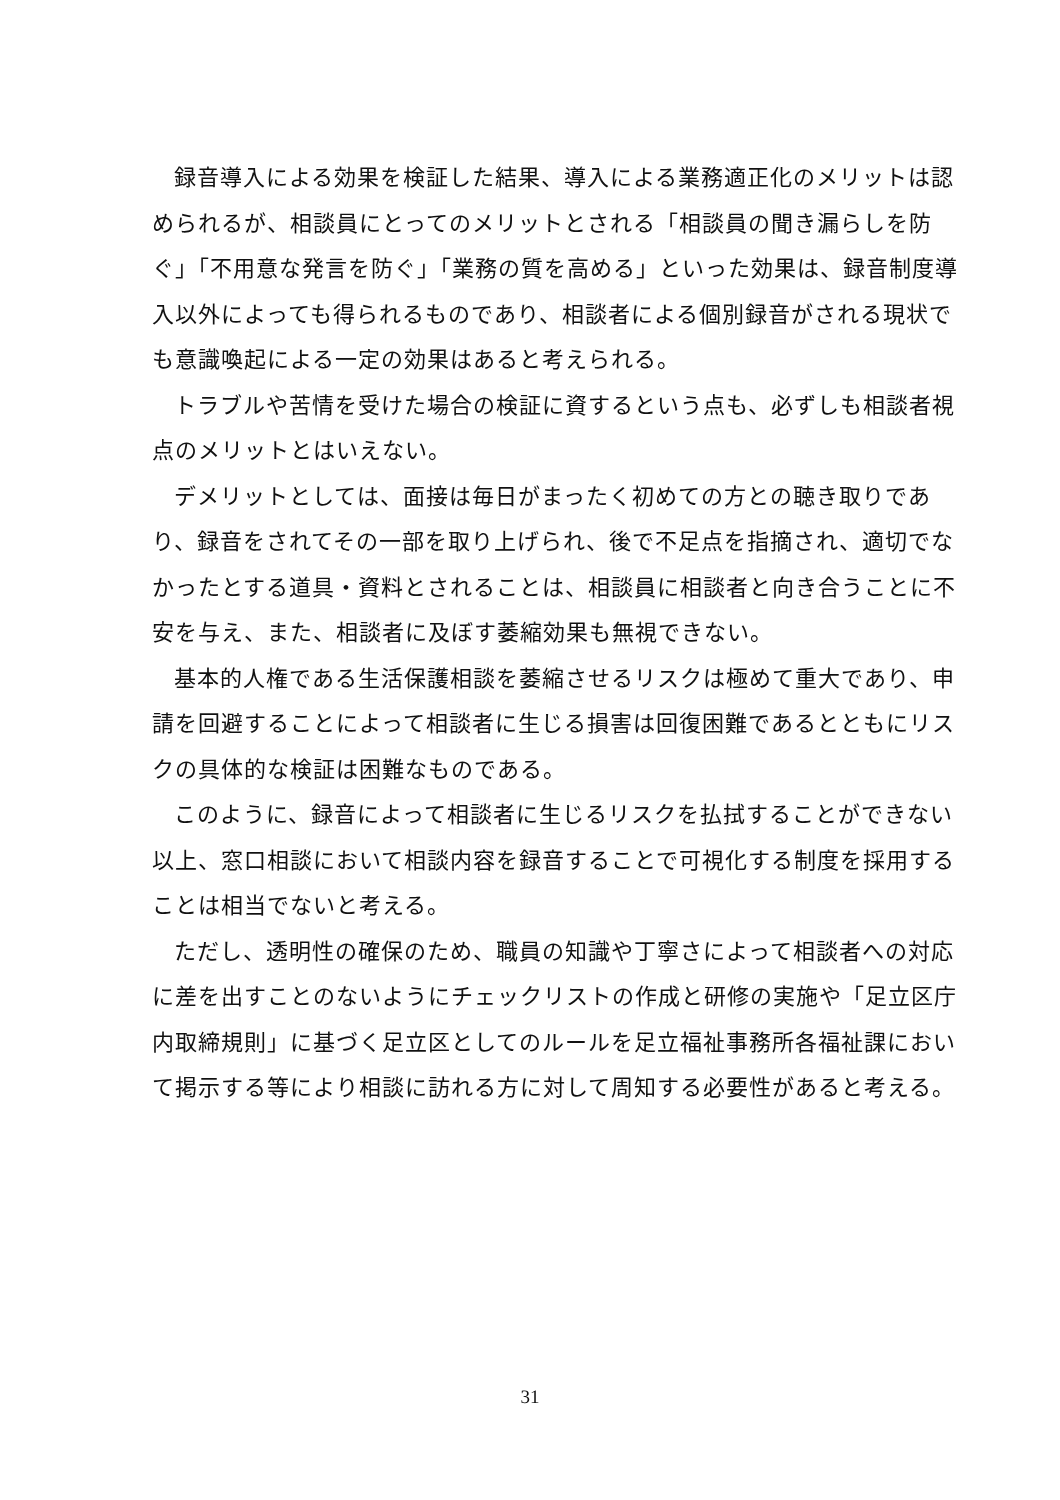録音導入による効果を検証した結果、導入による業務適正化のメリットは認められるが、相談員にとってのメリットとされる「相談員の聞き漏らしを防ぐ」「不用意な発言を防ぐ」「業務の質を高める」といった効果は、録音制度導入以外によっても得られるものであり、相談者による個別録音がされる現状でも意識喚起による一定の効果はあると考えられる。
トラブルや苦情を受けた場合の検証に資するという点も、必ずしも相談者視点のメリットとはいえない。
デメリットとしては、面接は毎日がまったく初めての方との聴き取りであり、録音をされてその一部を取り上げられ、後で不足点を指摘され、適切でなかったとする道具・資料とされることは、相談員に相談者と向き合うことに不安を与え、また、相談者に及ぼす萎縮効果も無視できない。
基本的人権である生活保護相談を萎縮させるリスクは極めて重大であり、申請を回避することによって相談者に生じる損害は回復困難であるとともにリスクの具体的な検証は困難なものである。
このように、録音によって相談者に生じるリスクを払拭することができない以上、窓口相談において相談内容を録音することで可視化する制度を採用することは相当でないと考える。
ただし、透明性の確保のため、職員の知識や丁寧さによって相談者への対応に差を出すことのないようにチェックリストの作成と研修の実施や「足立区庁内取締規則」に基づく足立区としてのルールを足立福祉事務所各福祉課において掲示する等により相談に訪れる方に対して周知する必要性があると考える。
31